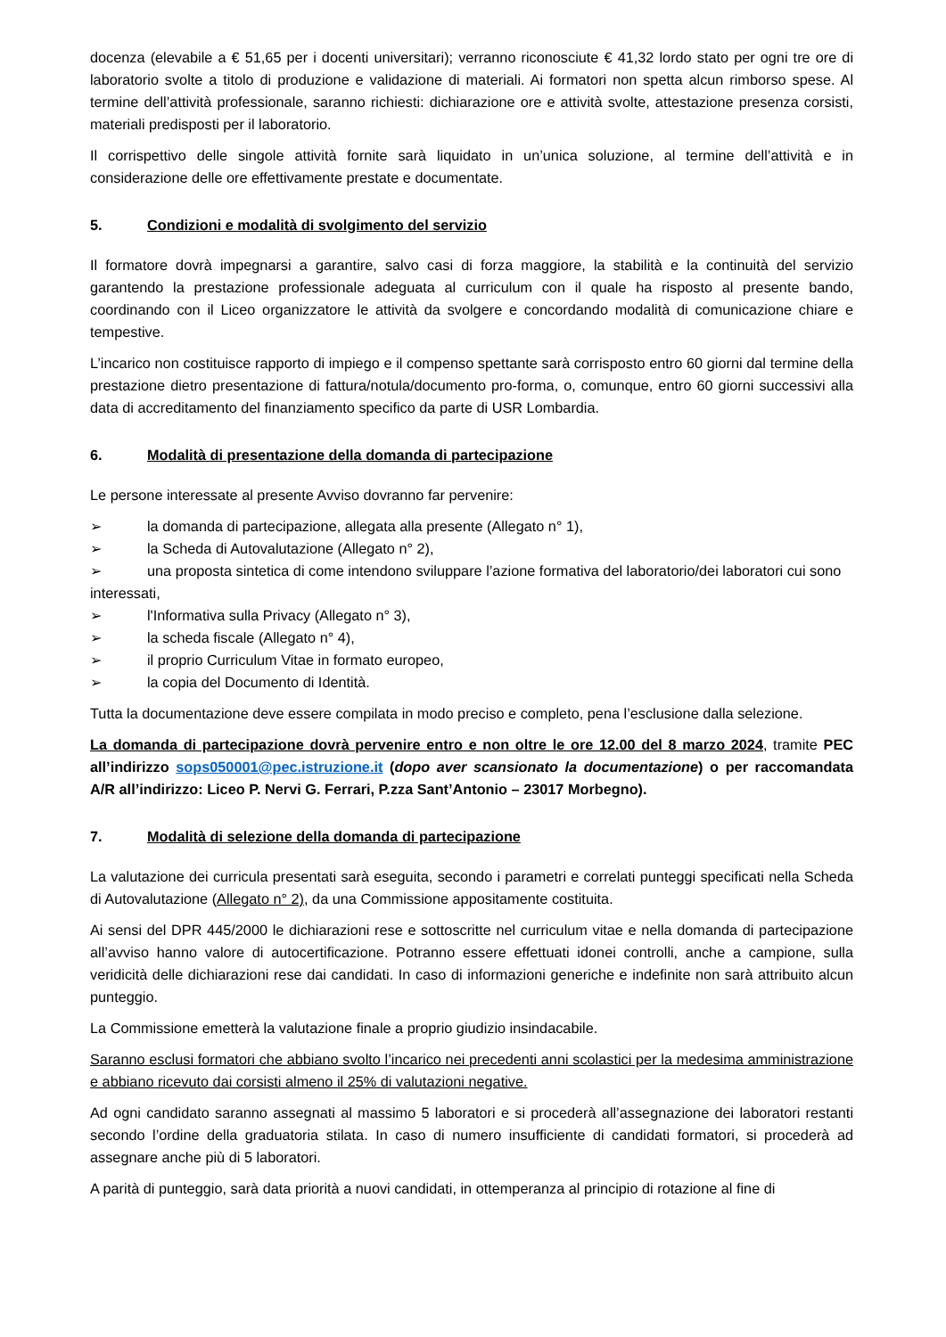docenza (elevabile a € 51,65 per i docenti universitari); verranno riconosciute € 41,32 lordo stato per ogni tre ore di laboratorio svolte a titolo di produzione e validazione di materiali. Ai formatori non spetta alcun rimborso spese. Al termine dell’attività professionale, saranno richiesti: dichiarazione ore e attività svolte, attestazione presenza corsisti, materiali predisposti per il laboratorio.
Il corrispettivo delle singole attività fornite sarà liquidato in un’unica soluzione, al termine dell’attività e in considerazione delle ore effettivamente prestate e documentate.
5. Condizioni e modalità di svolgimento del servizio
Il formatore dovrà impegnarsi a garantire, salvo casi di forza maggiore, la stabilità e la continuità del servizio garantendo la prestazione professionale adeguata al curriculum con il quale ha risposto al presente bando, coordinando con il Liceo organizzatore le attività da svolgere e concordando modalità di comunicazione chiare e tempestive.
L’incarico non costituisce rapporto di impiego e il compenso spettante sarà corrisposto entro 60 giorni dal termine della prestazione dietro presentazione di fattura/notula/documento pro-forma, o, comunque, entro 60 giorni successivi alla data di accreditamento del finanziamento specifico da parte di USR Lombardia.
6. Modalità di presentazione della domanda di partecipazione
Le persone interessate al presente Avviso dovranno far pervenire:
➢ la domanda di partecipazione, allegata alla presente (Allegato n° 1),
➢ la Scheda di Autovalutazione (Allegato n° 2),
➢ una proposta sintetica di come intendono sviluppare l’azione formativa del laboratorio/dei laboratori cui sono interessati,
➢ l'Informativa sulla Privacy (Allegato n° 3),
➢ la scheda fiscale (Allegato n° 4),
➢ il proprio Curriculum Vitae in formato europeo,
➢ la copia del Documento di Identità.
Tutta la documentazione deve essere compilata in modo preciso e completo, pena l’esclusione dalla selezione.
La domanda di partecipazione dovrà pervenire entro e non oltre le ore 12.00 del 8 marzo 2024, tramite PEC all’indirizzo sops050001@pec.istruzione.it (dopo aver scansionato la documentazione) o per raccomandata A/R all’indirizzo: Liceo P. Nervi G. Ferrari, P.zza Sant’Antonio – 23017 Morbegno).
7. Modalità di selezione della domanda di partecipazione
La valutazione dei curricula presentati sarà eseguita, secondo i parametri e correlati punteggi specificati nella Scheda di Autovalutazione (Allegato n° 2), da una Commissione appositamente costituita.
Ai sensi del DPR 445/2000 le dichiarazioni rese e sottoscritte nel curriculum vitae e nella domanda di partecipazione all’avviso hanno valore di autocertificazione. Potranno essere effettuati idonei controlli, anche a campione, sulla veridicità delle dichiarazioni rese dai candidati. In caso di informazioni generiche e indefinite non sarà attribuito alcun punteggio.
La Commissione emetterà la valutazione finale a proprio giudizio insindacabile.
Saranno esclusi formatori che abbiano svolto l’incarico nei precedenti anni scolastici per la medesima amministrazione e abbiano ricevuto dai corsisti almeno il 25% di valutazioni negative.
Ad ogni candidato saranno assegnati al massimo 5 laboratori e si procederà all’assegnazione dei laboratori restanti secondo l’ordine della graduatoria stilata. In caso di numero insufficiente di candidati formatori, si procederà ad assegnare anche più di 5 laboratori.
A parità di punteggio, sarà data priorità a nuovi candidati, in ottemperanza al principio di rotazione al fine di